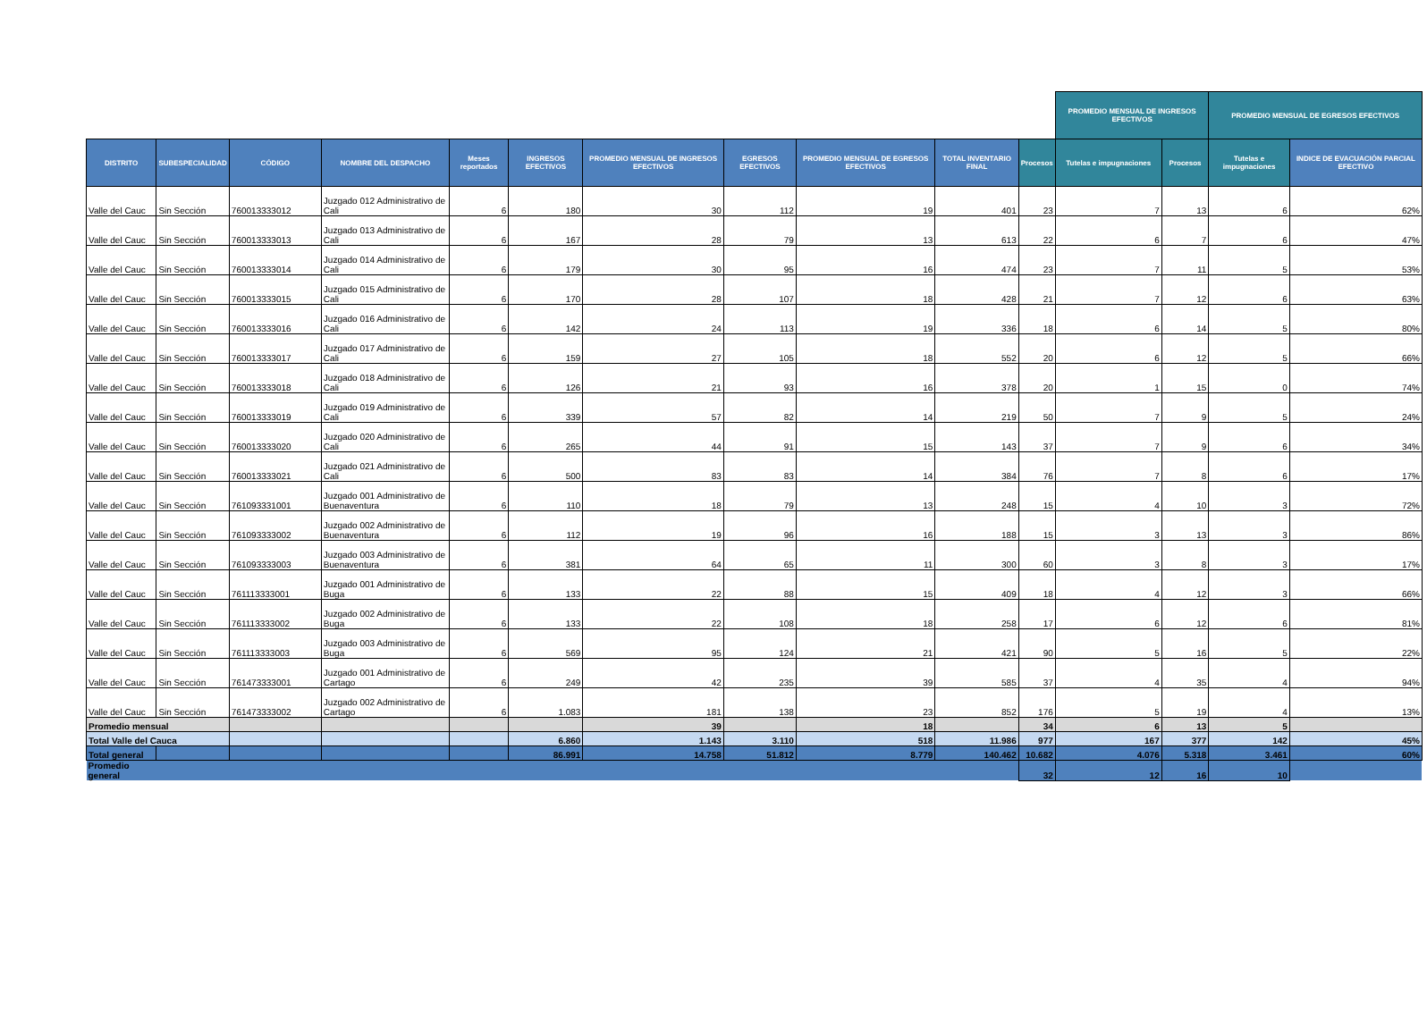| | | | | | | | | | | | PROMEDIO MENSUAL DE INGRESOS EFECTIVOS | | PROMEDIO MENSUAL DE EGRESOS EFECTIVOS | | |
| DISTRITO | SUBESPECIALIDAD | CÓDIGO | NOMBRE DEL DESPACHO | Meses reportados | INGRESOS EFECTIVOS | PROMEDIO MENSUAL DE INGRESOS EFECTIVOS | EGRESOS EFECTIVOS | PROMEDIO MENSUAL DE EGRESOS EFECTIVOS | TOTAL INVENTARIO FINAL | Procesos | Tutelas e impugnaciones | Procesos | Tutelas e impugnaciones | INDICE DE EVACUACIÓN PARCIAL EFECTIVO | |
| Valle del Cauc | Sin Sección | 760013333012 | Juzgado 012 Administrativo de Cali | 6 | 180 | 30 | 112 | 19 | 401 | 23 | 7 | 13 | 6 | 62% | |
| Valle del Cauc | Sin Sección | 760013333013 | Juzgado 013 Administrativo de Cali | 6 | 167 | 28 | 79 | 13 | 613 | 22 | 6 | 7 | 6 | 47% | |
| Valle del Cauc | Sin Sección | 760013333014 | Juzgado 014 Administrativo de Cali | 6 | 179 | 30 | 95 | 16 | 474 | 23 | 7 | 11 | 5 | 53% | |
| Valle del Cauc | Sin Sección | 760013333015 | Juzgado 015 Administrativo de Cali | 6 | 170 | 28 | 107 | 18 | 428 | 21 | 7 | 12 | 6 | 63% | |
| Valle del Cauc | Sin Sección | 760013333016 | Juzgado 016 Administrativo de Cali | 6 | 142 | 24 | 113 | 19 | 336 | 18 | 6 | 14 | 5 | 80% | |
| Valle del Cauc | Sin Sección | 760013333017 | Juzgado 017 Administrativo de Cali | 6 | 159 | 27 | 105 | 18 | 552 | 20 | 6 | 12 | 5 | 66% | |
| Valle del Cauc | Sin Sección | 760013333018 | Juzgado 018 Administrativo de Cali | 6 | 126 | 21 | 93 | 16 | 378 | 20 | 1 | 15 | 0 | 74% | |
| Valle del Cauc | Sin Sección | 760013333019 | Juzgado 019 Administrativo de Cali | 6 | 339 | 57 | 82 | 14 | 219 | 50 | 7 | 9 | 5 | 24% | |
| Valle del Cauc | Sin Sección | 760013333020 | Juzgado 020 Administrativo de Cali | 6 | 265 | 44 | 91 | 15 | 143 | 37 | 7 | 9 | 6 | 34% | |
| Valle del Cauc | Sin Sección | 760013333021 | Juzgado 021 Administrativo de Cali | 6 | 500 | 83 | 83 | 14 | 384 | 76 | 7 | 8 | 6 | 17% | |
| Valle del Cauc | Sin Sección | 761093331001 | Juzgado 001 Administrativo de Buenaventura | 6 | 110 | 18 | 79 | 13 | 248 | 15 | 4 | 10 | 3 | 72% | |
| Valle del Cauc | Sin Sección | 761093333002 | Juzgado 002 Administrativo de Buenaventura | 6 | 112 | 19 | 96 | 16 | 188 | 15 | 3 | 13 | 3 | 86% | |
| Valle del Cauc | Sin Sección | 761093333003 | Juzgado 003 Administrativo de Buenaventura | 6 | 381 | 64 | 65 | 11 | 300 | 60 | 3 | 8 | 3 | 17% | |
| Valle del Cauc | Sin Sección | 761113333001 | Juzgado 001 Administrativo de Buga | 6 | 133 | 22 | 88 | 15 | 409 | 18 | 4 | 12 | 3 | 66% | |
| Valle del Cauc | Sin Sección | 761113333002 | Juzgado 002 Administrativo de Buga | 6 | 133 | 22 | 108 | 18 | 258 | 17 | 6 | 12 | 6 | 81% | |
| Valle del Cauc | Sin Sección | 761113333003 | Juzgado 003 Administrativo de Buga | 6 | 569 | 95 | 124 | 21 | 421 | 90 | 5 | 16 | 5 | 22% | |
| Valle del Cauc | Sin Sección | 761473333001 | Juzgado 001 Administrativo de Cartago | 6 | 249 | 42 | 235 | 39 | 585 | 37 | 4 | 35 | 4 | 94% | |
| Valle del Cauc | Sin Sección | 761473333002 | Juzgado 002 Administrativo de Cartago | 6 | 1.083 | 181 | 138 | 23 | 852 | 176 | 5 | 19 | 4 | 13% | |
| Promedio mensual | | | | | | 39 | | 18 | | 34 | 6 | 13 | 5 | | |
| Total Valle del Cauca | | | | | 6.860 | 1.143 | 3.110 | 518 | 11.986 | 977 | 167 | 377 | 142 | 45% | |
| Total general | | | | | 86.991 | 14.758 | 51.812 | 8.779 | 140.462 | 10.682 | 4.076 | 5.318 | 3.461 | 60% | |
| Promedio general | | | | | | | | | | 32 | 12 | 16 | 10 | | |